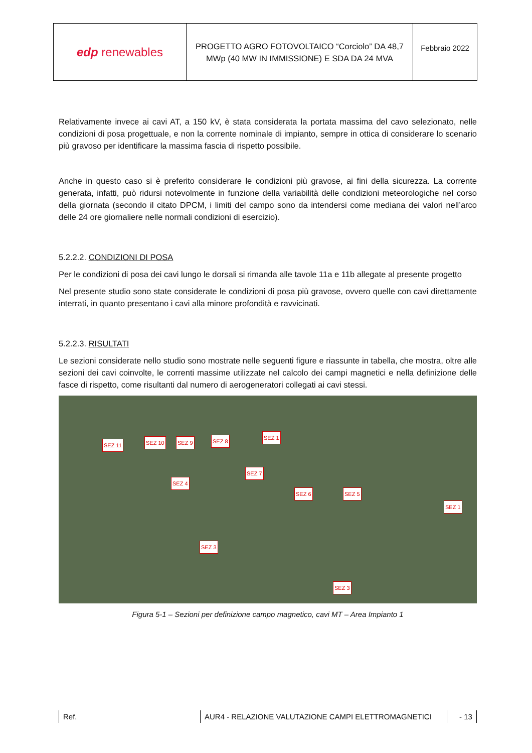| edp renewables | PROGETTO AGRO FOTOVOLTAICO “Corciolo” DA 48,7 MWp (40 MW IN IMMISSIONE) E SDA DA 24 MVA | Febbraio 2022 |
Relativamente invece ai cavi AT, a 150 kV, è stata considerata la portata massima del cavo selezionato, nelle condizioni di posa progettuale, e non la corrente nominale di impianto, sempre in ottica di considerare lo scenario più gravoso per identificare la massima fascia di rispetto possibile.
Anche in questo caso si è preferito considerare le condizioni più gravose, ai fini della sicurezza. La corrente generata, infatti, può ridursi notevolmente in funzione della variabilità delle condizioni meteorologiche nel corso della giornata (secondo il citato DPCM, i limiti del campo sono da intendersi come mediana dei valori nell’arco delle 24 ore giornaliere nelle normali condizioni di esercizio).
5.2.2.2. CONDIZIONI DI POSA
Per le condizioni di posa dei cavi lungo le dorsali si rimanda alle tavole 11a e 11b allegate al presente progetto
Nel presente studio sono state considerate le condizioni di posa più gravose, ovvero quelle con cavi direttamente interrati, in quanto presentano i cavi alla minore profondità e ravvicinati.
5.2.2.3. RISULTATI
Le sezioni considerate nello studio sono mostrate nelle seguenti figure e riassunte in tabella, che mostra, oltre alle sezioni dei cavi coinvolte, le correnti massime utilizzate nel calcolo dei campi magnetici e nella definizione delle fasce di rispetto, come risultanti dal numero di aerogeneratori collegati ai cavi stessi.
SEZ 11 SEZ 10 SEZ 9 SEZ 8
SEZ 1
SEZ 7
SEZ 4
SEZ 6 SEZ 5
SEZ 1
SEZ 3
SEZ 3
Figura 5-1 – Sezioni per definizione campo magnetico, cavi MT – Area Impianto 1
Ref. AUR4 - RELAZIONE VALUTAZIONE CAMPI ELETTROMAGNETICI - 13